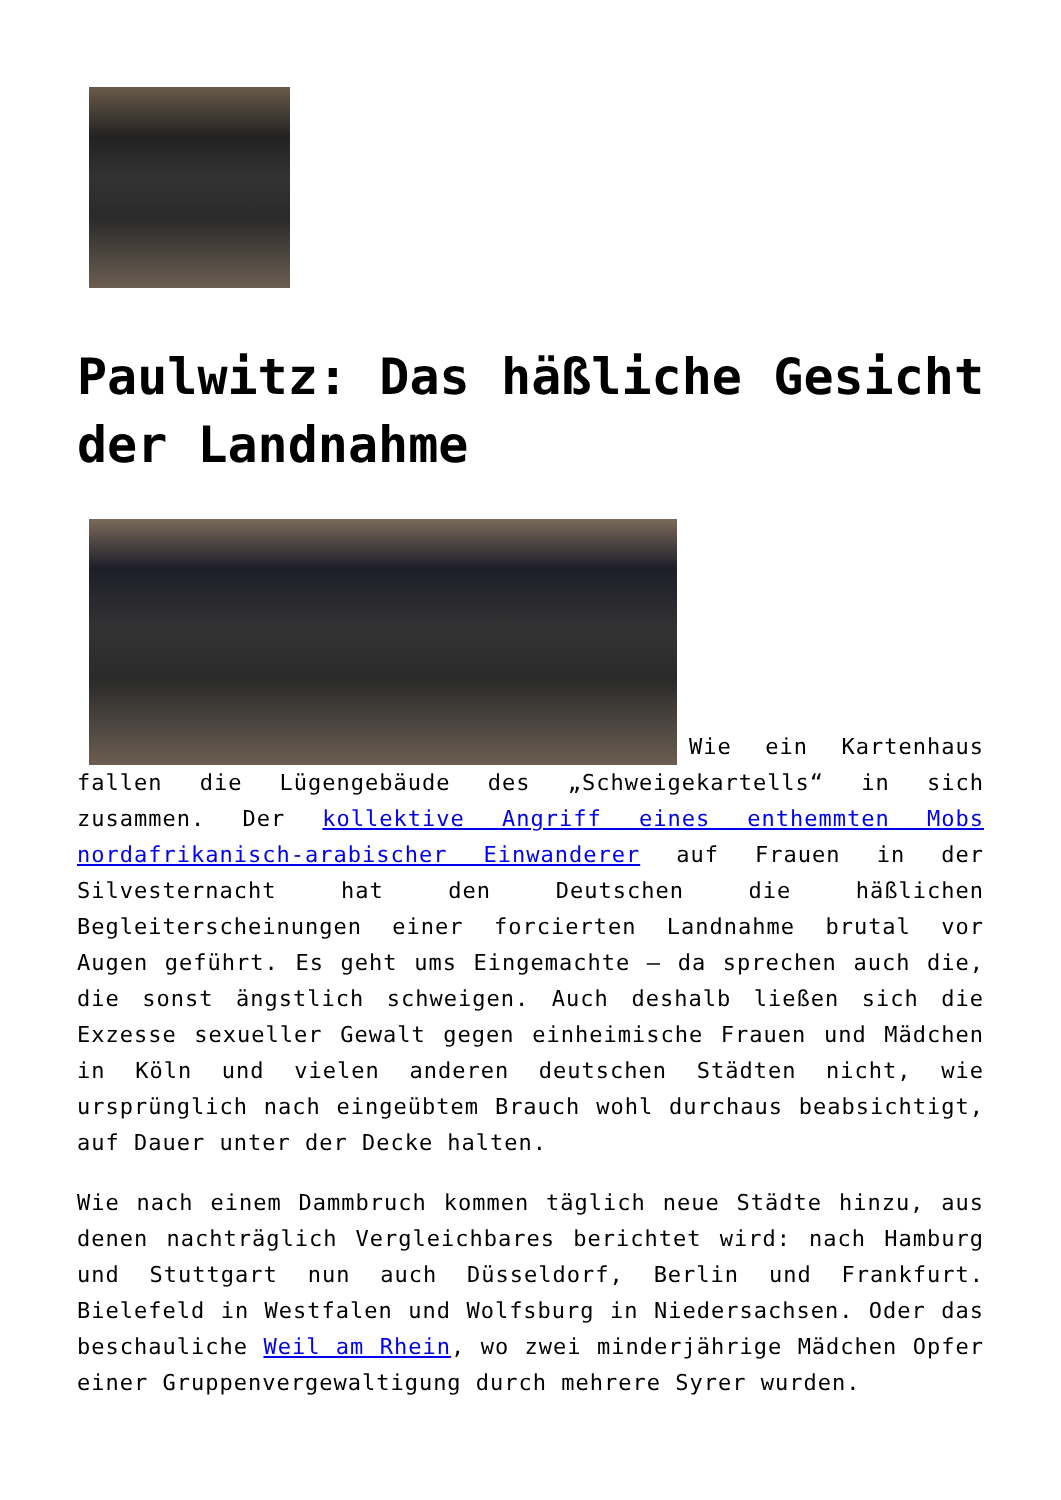Paulwitz: Das häßliche Gesicht der Landnahme
Wie ein Kartenhaus fallen die Lügengebäude des „Schweigekartells“ in sich zusammen. Der kollektive Angriff eines enthemmten Mobs nordafrikanisch-arabischer Einwanderer auf Frauen in der Silvesternacht hat den Deutschen die häßlichen Begleiterscheinungen einer forcierten Landnahme brutal vor Augen geführt. Es geht ums Eingemachte – da sprechen auch die, die sonst ängstlich schweigen. Auch deshalb ließen sich die Exzesse sexueller Gewalt gegen einheimische Frauen und Mädchen in Köln und vielen anderen deutschen Städten nicht, wie ursprünglich nach eingeübtem Brauch wohl durchaus beabsichtigt, auf Dauer unter der Decke halten.
Wie nach einem Dammbruch kommen täglich neue Städte hinzu, aus denen nachträglich Vergleichbares berichtet wird: nach Hamburg und Stuttgart nun auch Düsseldorf, Berlin und Frankfurt. Bielefeld in Westfalen und Wolfsburg in Niedersachsen. Oder das beschauliche Weil am Rhein, wo zwei minderjährige Mädchen Opfer einer Gruppenvergewaltigung durch mehrere Syrer wurden.